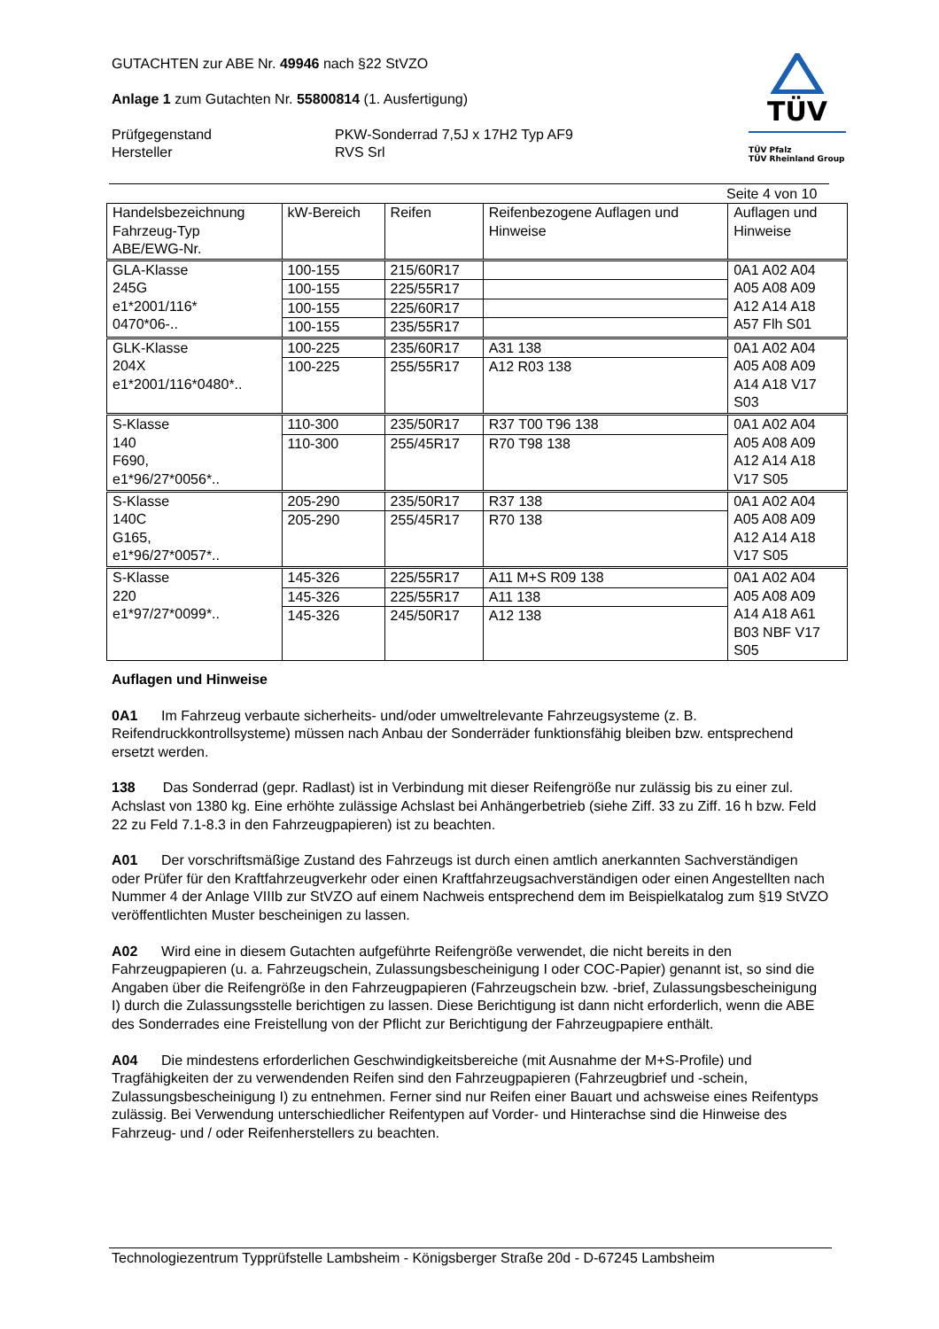GUTACHTEN zur ABE Nr. 49946 nach §22 StVZO
Anlage 1 zum Gutachten Nr. 55800814 (1. Ausfertigung)
Prüfgegenstand PKW-Sonderrad 7,5J x 17H2 Typ AF9
Hersteller RVS Srl
TÜV
TÜV Pfalz
TÜV Rheinland Group
Seite 4 von 10
| Handelsbezeichnung Fahrzeug-Typ ABE/EWG-Nr. | kW-Bereich | Reifen | Reifenbezogene Auflagen und Hinweise | Auflagen und Hinweise |
| --- | --- | --- | --- | --- |
| GLA-Klasse 245G e1*2001/116* 0470*06-.. | 100-155 | 215/60R17 | | 0A1 A02 A04 A05 A08 A09 A12 A14 A18 A57 Flh S01 |
| | 100-155 | 225/55R17 | | |
| | 100-155 | 225/60R17 | | |
| | 100-155 | 235/55R17 | | |
| GLK-Klasse 204X e1*2001/116*0480*.. | 100-225 | 235/60R17 | A31 138 | 0A1 A02 A04 A05 A08 A09 A14 A18 V17 S03 |
| | 100-225 | 255/55R17 | A12 R03 138 | |
| S-Klasse 140 F690, e1*96/27*0056*.. | 110-300 | 235/50R17 | R37 T00 T96 138 | 0A1 A02 A04 A05 A08 A09 A12 A14 A18 V17 S05 |
| | 110-300 | 255/45R17 | R70 T98 138 | |
| S-Klasse 140C G165, e1*96/27*0057*.. | 205-290 | 235/50R17 | R37 138 | 0A1 A02 A04 A05 A08 A09 A12 A14 A18 V17 S05 |
| | 205-290 | 255/45R17 | R70 138 | |
| S-Klasse 220 e1*97/27*0099*.. | 145-326 | 225/55R17 | A11 M+S R09 138 | 0A1 A02 A04 A05 A08 A09 A14 A18 A61 B03 NBF V17 S05 |
| | 145-326 | 225/55R17 | A11 138 | |
| | 145-326 | 245/50R17 | A12 138 | |
Auflagen und Hinweise
0A1 Im Fahrzeug verbaute sicherheits- und/oder umweltrelevante Fahrzeugsysteme (z. B. Reifendruckkontrollsysteme) müssen nach Anbau der Sonderräder funktionsfähig bleiben bzw. entsprechend ersetzt werden.
138 Das Sonderrad (gepr. Radlast) ist in Verbindung mit dieser Reifengröße nur zulässig bis zu einer zul. Achslast von 1380 kg. Eine erhöhte zulässige Achslast bei Anhängerbetrieb (siehe Ziff. 33 zu Ziff. 16 h bzw. Feld 22 zu Feld 7.1-8.3 in den Fahrzeugpapieren) ist zu beachten.
A01 Der vorschriftsmäßige Zustand des Fahrzeugs ist durch einen amtlich anerkannten Sachverständigen oder Prüfer für den Kraftfahrzeugverkehr oder einen Kraftfahrzeugsachverständigen oder einen Angestellten nach Nummer 4 der Anlage VIIIb zur StVZO auf einem Nachweis entsprechend dem im Beispielkatalog zum §19 StVZO veröffentlichten Muster bescheinigen zu lassen.
A02 Wird eine in diesem Gutachten aufgeführte Reifengröße verwendet, die nicht bereits in den Fahrzeugpapieren (u. a. Fahrzeugschein, Zulassungsbescheinigung I oder COC-Papier) genannt ist, so sind die Angaben über die Reifengröße in den Fahrzeugpapieren (Fahrzeugschein bzw. -brief, Zulassungsbescheinigung I) durch die Zulassungsstelle berichtigen zu lassen. Diese Berichtigung ist dann nicht erforderlich, wenn die ABE des Sonderrades eine Freistellung von der Pflicht zur Berichtigung der Fahrzeugpapiere enthält.
A04 Die mindestens erforderlichen Geschwindigkeitsbereiche (mit Ausnahme der M+S-Profile) und Tragfähigkeiten der zu verwendenden Reifen sind den Fahrzeugpapieren (Fahrzeugbrief und -schein, Zulassungsbescheinigung I) zu entnehmen. Ferner sind nur Reifen einer Bauart und achsweise eines Reifentyps zulässig. Bei Verwendung unterschiedlicher Reifentypen auf Vorder- und Hinterachse sind die Hinweise des Fahrzeug- und / oder Reifenherstellers zu beachten.
Technologiezentrum Typprüfstelle Lambsheim - Königsberger Straße 20d - D-67245 Lambsheim